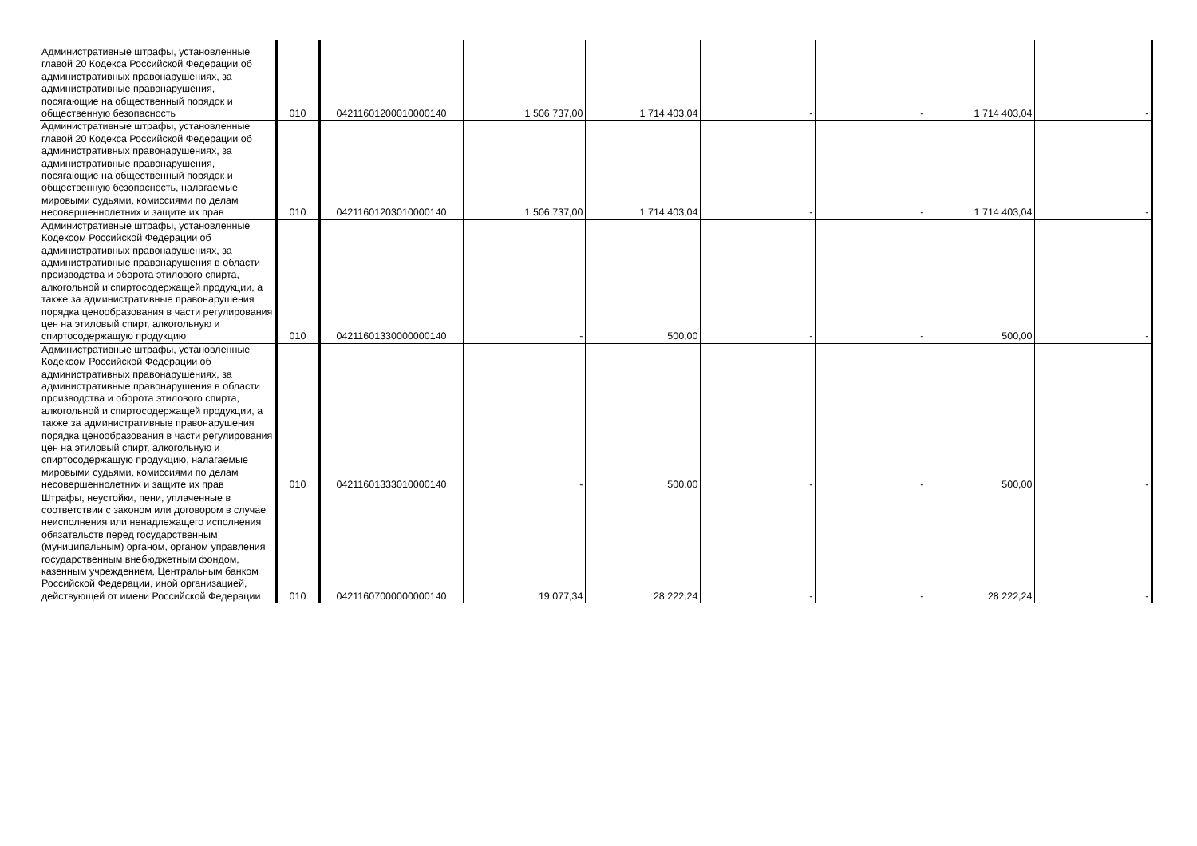| Административные штрафы, установленные главой 20 Кодекса Российской Федерации об административных правонарушениях, за административные правонарушения, посягающие на общественный порядок и общественную безопасность | 010 | 04211601200010000140 | 1 506 737,00 | 1 714 403,04 | - | - | 1 714 403,04 | - |
| Административные штрафы, установленные главой 20 Кодекса Российской Федерации об административных правонарушениях, за административные правонарушения, посягающие на общественный порядок и общественную безопасность, налагаемые мировыми судьями, комиссиями по делам несовершеннолетних и защите их прав | 010 | 04211601203010000140 | 1 506 737,00 | 1 714 403,04 | - | - | 1 714 403,04 | - |
| Административные штрафы, установленные Кодексом Российской Федерации об административных правонарушениях, за административные правонарушения в области производства и оборота этилового спирта, алкогольной и спиртосодержащей продукции, а также за административные правонарушения порядка ценообразования в части регулирования цен на этиловый спирт, алкогольную и спиртосодержащую продукцию | 010 | 04211601330000000140 | - | 500,00 | - | - | 500,00 | - |
| Административные штрафы, установленные Кодексом Российской Федерации об административных правонарушениях, за административные правонарушения в области производства и оборота этилового спирта, алкогольной и спиртосодержащей продукции, а также за административные правонарушения порядка ценообразования в части регулирования цен на этиловый спирт, алкогольную и спиртосодержащую продукцию, налагаемые мировыми судьями, комиссиями по делам несовершеннолетних и защите их прав | 010 | 04211601333010000140 | - | 500,00 | - | - | 500,00 | - |
| Штрафы, неустойки, пени, уплаченные в соответствии с законом или договором в случае неисполнения или ненадлежащего исполнения обязательств перед государственным (муниципальным) органом, органом управления государственным внебюджетным фондом, казенным учреждением, Центральным банком Российской Федерации, иной организацией, действующей от имени Российской Федерации | 010 | 04211607000000000140 | 19 077,34 | 28 222,24 | - | - | 28 222,24 | - |